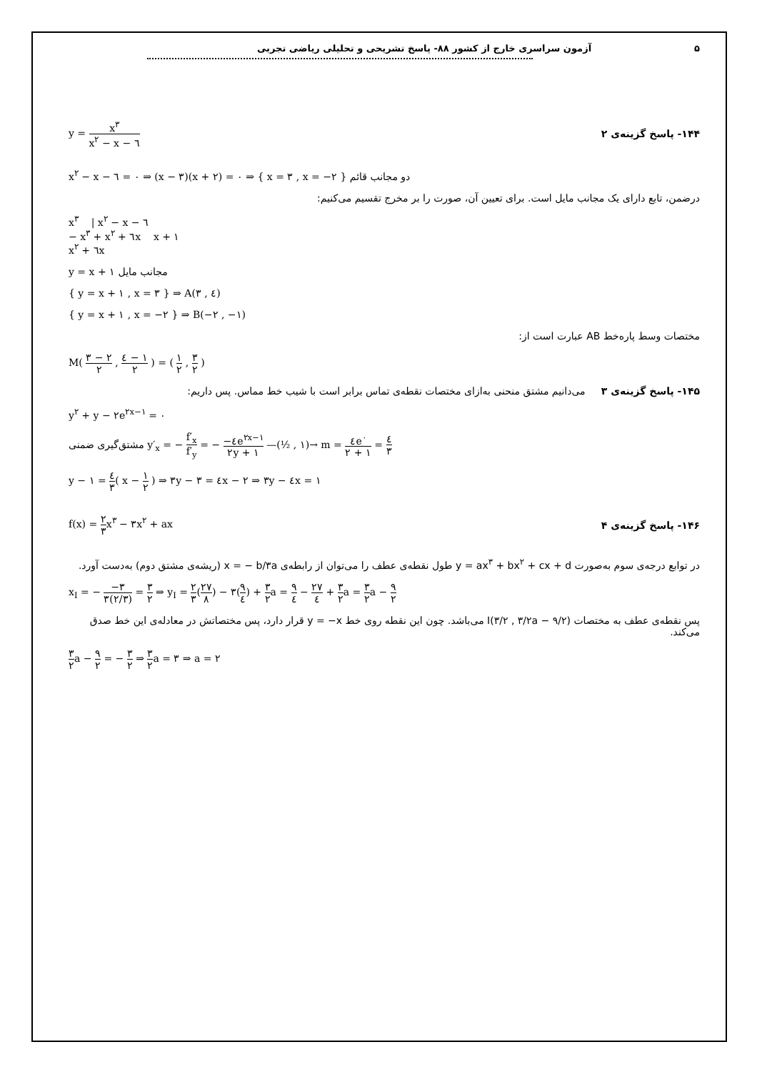۵ آزمون سراسری خارج از کشور ۸۸- پاسخ تشریحی و تحلیلی ریاضی تجربی
y = x<sup>۳</sup> x<sup>۲</sup> − x − ٦ ۱۴۴- پاسخ گزینه‌ی ۲
x<sup>۲</sup> − x − ٦ = ۰ ⇒ (x − ۳)(x + ۲) = ۰ ⇒ { x = ۳ , x = −۲ } دو مجانب قائم
درضمن، تابع دارای یک مجانب مایل است. برای تعیین آن، صورت را بر مخرج تقسیم می‌کنیم:
x<sup>۳</sup> | x<sup>۲</sup> − x − ٦
− x<sup>۳</sup> + x<sup>۲</sup> + ٦x x + ۱
x<sup>۲</sup> + ٦x
y = x + ۱ مجانب مایل
{ y = x + ۱ , x = ۳ } ⇒ A(۳ , ٤)
{ y = x + ۱ , x = −۲ } ⇒ B(−۲ , −۱)
مختصات وسط پاره‌خط AB عبارت است از:
M( ۳ − ۲ ۲ , ٤ − ۱ ۲ ) = ( ۱ ۲ , ۳ ۲ )
۱۴۵- پاسخ گزینه‌ی ۳ می‌دانیم مشتق منحنی به‌ازای مختصات نقطه‌ی تماس برابر است با شیب خط مماس. پس داریم:
y<sup>۲</sup> + y − ۲e<sup>۲x−۱</sup> = ۰
مشتق‌گیری ضمنی y′<sub>x</sub> = − f′<sub>x</sub> f′<sub>y</sub> = − −٤e<sup>۲x−۱</sup> ۲y + ۱ —(½ , ۱)→ m = ٤e<sup>۰</sup> ۲ + ۱ = ٤ ۳
y − ۱ = ٤ ۳( x − ۱ ۲ ) ⇒ ۳y − ۳ = ٤x − ۲ ⇒ ۳y − ٤x = ۱
f(x) = ۲ ۳x<sup>۳</sup> − ۳x<sup>۲</sup> + ax ۱۴۶- پاسخ گزینه‌ی ۴
در توابع درجه‌ی سوم به‌صورت y = ax<sup>۳</sup> + bx<sup>۲</sup> + cx + d طول نقطه‌ی عطف را می‌توان از رابطه‌ی x = − b/۳a (ریشه‌ی مشتق دوم) به‌دست آورد.
x<sub>I</sub> = − −۳ ۳(۲/۳) = ۳ ۲ ⇒ y<sub>I</sub> = ۲ ۳(۲۷ ۸) − ۳(۹ ٤) + ۳ ۲a = ۹ ٤ − ۲۷ ٤ + ۳ ۲a = ۳ ۲a − ۹ ۲
پس نقطه‌ی عطف به مختصات I(۳/۲ , ۳/۲a − ۹/۲) می‌باشد. چون این نقطه روی خط y = −x قرار دارد، پس مختصاتش در معادله‌ی این خط صدق می‌کند.
۳ ۲a − ۹ ۲ = − ۳ ۲ ⇒ ۳ ۲a = ۳ ⇒ a = ۲